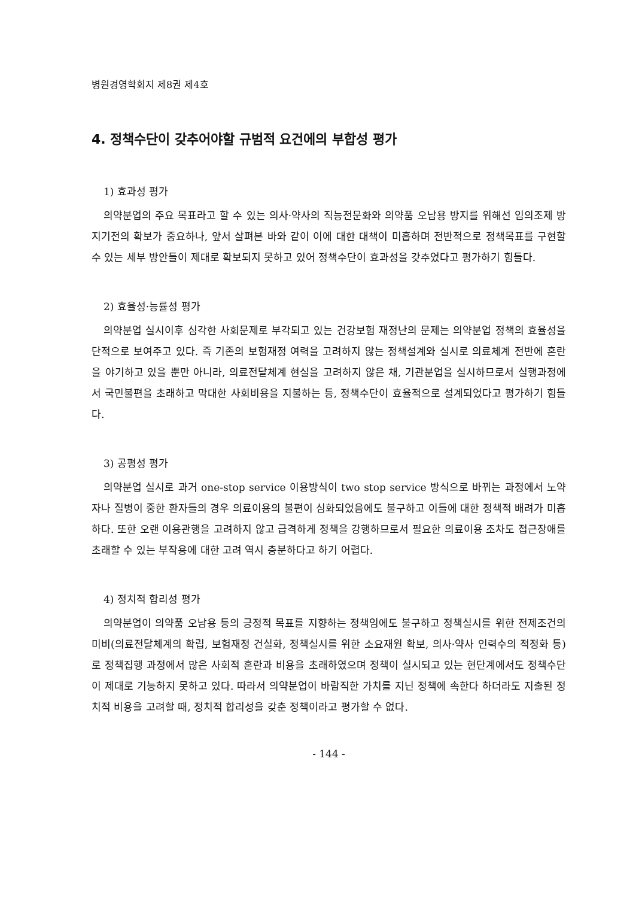병원경영학회지 제8권 제4호
4. 정책수단이 갖추어야할 규범적 요건에의 부합성 평가
1) 효과성 평가
의약분업의 주요 목표라고 할 수 있는 의사·약사의 직능전문화와 의약품 오남용 방지를 위해선 임의조제 방지기전의 확보가 중요하나, 앞서 살펴본 바와 같이 이에 대한 대책이 미흡하며 전반적으로 정책목표를 구현할 수 있는 세부 방안들이 제대로 확보되지 못하고 있어 정책수단이 효과성을 갖추었다고 평가하기 힘들다.
2) 효율성·능률성 평가
의약분업 실시이후 심각한 사회문제로 부각되고 있는 건강보험 재정난의 문제는 의약분업 정책의 효율성을 단적으로 보여주고 있다. 즉 기존의 보험재정 여력을 고려하지 않는 정책설계와 실시로 의료체계 전반에 혼란을 야기하고 있을 뿐만 아니라, 의료전달체계 현실을 고려하지 않은 채, 기관분업을 실시하므로서 실행과정에서 국민불편을 초래하고 막대한 사회비용을 지불하는 등, 정책수단이 효율적으로 설계되었다고 평가하기 힘들다.
3) 공평성 평가
의약분업 실시로 과거 one-stop service 이용방식이 two stop service 방식으로 바뀌는 과정에서 노약자나 질병이 중한 환자들의 경우 의료이용의 불편이 심화되었음에도 불구하고 이들에 대한 정책적 배려가 미흡하다. 또한 오랜 이용관행을 고려하지 않고 급격하게 정책을 강행하므로서 필요한 의료이용 조차도 접근장애를 초래할 수 있는 부작용에 대한 고려 역시 충분하다고 하기 어렵다.
4) 정치적 합리성 평가
의약분업이 의약품 오남용 등의 긍정적 목표를 지향하는 정책임에도 불구하고 정책실시를 위한 전제조건의 미비(의료전달체계의 확립, 보험재정 건실화, 정책실시를 위한 소요재원 확보, 의사·약사 인력수의 적정화 등)로 정책집행 과정에서 많은 사회적 혼란과 비용을 초래하였으며 정책이 실시되고 있는 현단계에서도 정책수단이 제대로 기능하지 못하고 있다. 따라서 의약분업이 바람직한 가치를 지닌 정책에 속한다 하더라도 지출된 정치적 비용을 고려할 때, 정치적 합리성을 갖춘 정책이라고 평가할 수 없다.
- 144 -